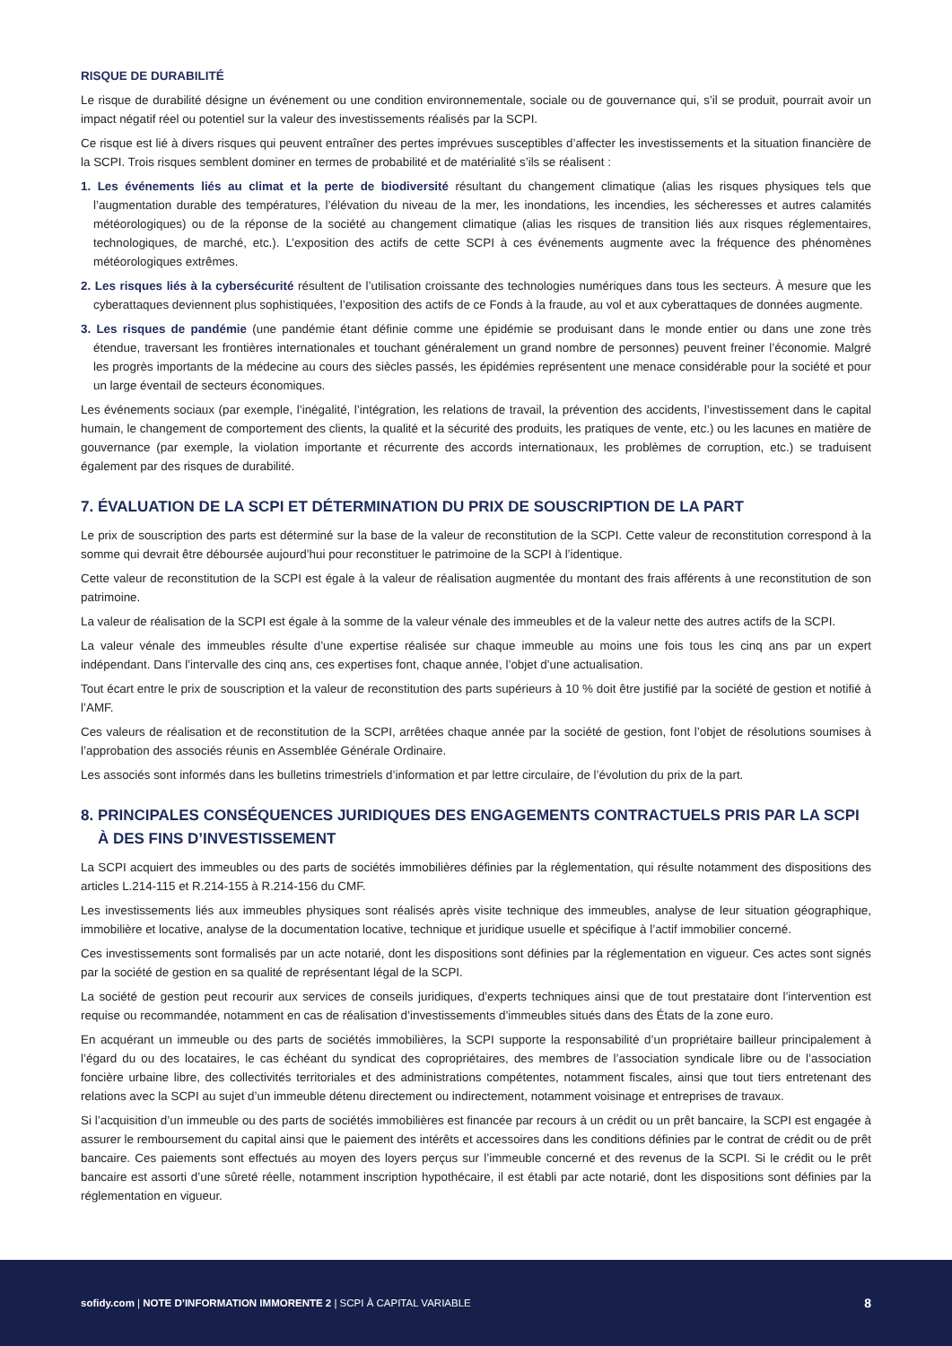RISQUE DE DURABILITÉ
Le risque de durabilité désigne un événement ou une condition environnementale, sociale ou de gouvernance qui, s’il se produit, pourrait avoir un impact négatif réel ou potentiel sur la valeur des investissements réalisés par la SCPI.
Ce risque est lié à divers risques qui peuvent entraîner des pertes imprévues susceptibles d’affecter les investissements et la situation financière de la SCPI. Trois risques semblent dominer en termes de probabilité et de matérialité s’ils se réalisent :
1. Les événements liés au climat et la perte de biodiversité résultant du changement climatique (alias les risques physiques tels que l’augmentation durable des températures, l’élévation du niveau de la mer, les inondations, les incendies, les sécheresses et autres calamités météorologiques) ou de la réponse de la société au changement climatique (alias les risques de transition liés aux risques réglementaires, technologiques, de marché, etc.). L’exposition des actifs de cette SCPI à ces événements augmente avec la fréquence des phénomènes météorologiques extrêmes.
2. Les risques liés à la cybersécurité résultent de l’utilisation croissante des technologies numériques dans tous les secteurs. À mesure que les cyberattaques deviennent plus sophistiquées, l’exposition des actifs de ce Fonds à la fraude, au vol et aux cyberattaques de données augmente.
3. Les risques de pandémie (une pandémie étant définie comme une épidémie se produisant dans le monde entier ou dans une zone très étendue, traversant les frontières internationales et touchant généralement un grand nombre de personnes) peuvent freiner l’économie. Malgré les progrès importants de la médecine au cours des siècles passés, les épidémies représentent une menace considérable pour la société et pour un large éventail de secteurs économiques.
Les événements sociaux (par exemple, l’inégalité, l’intégration, les relations de travail, la prévention des accidents, l’investissement dans le capital humain, le changement de comportement des clients, la qualité et la sécurité des produits, les pratiques de vente, etc.) ou les lacunes en matière de gouvernance (par exemple, la violation importante et récurrente des accords internationaux, les problèmes de corruption, etc.) se traduisent également par des risques de durabilité.
7. ÉVALUATION DE LA SCPI ET DÉTERMINATION DU PRIX DE SOUSCRIPTION DE LA PART
Le prix de souscription des parts est déterminé sur la base de la valeur de reconstitution de la SCPI. Cette valeur de reconstitution correspond à la somme qui devrait être déboursée aujourd’hui pour reconstituer le patrimoine de la SCPI à l’identique.
Cette valeur de reconstitution de la SCPI est égale à la valeur de réalisation augmentée du montant des frais afférents à une reconstitution de son patrimoine.
La valeur de réalisation de la SCPI est égale à la somme de la valeur vénale des immeubles et de la valeur nette des autres actifs de la SCPI.
La valeur vénale des immeubles résulte d’une expertise réalisée sur chaque immeuble au moins une fois tous les cinq ans par un expert indépendant. Dans l’intervalle des cinq ans, ces expertises font, chaque année, l’objet d’une actualisation.
Tout écart entre le prix de souscription et la valeur de reconstitution des parts supérieurs à 10 % doit être justifié par la société de gestion et notifié à l’AMF.
Ces valeurs de réalisation et de reconstitution de la SCPI, arrêtées chaque année par la société de gestion, font l’objet de résolutions soumises à l’approbation des associés réunis en Assemblée Générale Ordinaire.
Les associés sont informés dans les bulletins trimestriels d’information et par lettre circulaire, de l’évolution du prix de la part.
8. PRINCIPALES CONSÉQUENCES JURIDIQUES DES ENGAGEMENTS CONTRACTUELS PRIS PAR LA SCPI
À DES FINS D’INVESTISSEMENT
La SCPI acquiert des immeubles ou des parts de sociétés immobilières définies par la réglementation, qui résulte notamment des dispositions des articles L.214-115 et R.214-155 à R.214-156 du CMF.
Les investissements liés aux immeubles physiques sont réalisés après visite technique des immeubles, analyse de leur situation géographique, immobilière et locative, analyse de la documentation locative, technique et juridique usuelle et spécifique à l’actif immobilier concerné.
Ces investissements sont formalisés par un acte notarié, dont les dispositions sont définies par la réglementation en vigueur. Ces actes sont signés par la société de gestion en sa qualité de représentant légal de la SCPI.
La société de gestion peut recourir aux services de conseils juridiques, d’experts techniques ainsi que de tout prestataire dont l’intervention est requise ou recommandée, notamment en cas de réalisation d’investissements d’immeubles situés dans des États de la zone euro.
En acquérant un immeuble ou des parts de sociétés immobilières, la SCPI supporte la responsabilité d’un propriétaire bailleur principalement à l’égard du ou des locataires, le cas échéant du syndicat des copropriétaires, des membres de l’association syndicale libre ou de l’association foncière urbaine libre, des collectivités territoriales et des administrations compétentes, notamment fiscales, ainsi que tout tiers entretenant des relations avec la SCPI au sujet d’un immeuble détenu directement ou indirectement, notamment voisinage et entreprises de travaux.
Si l’acquisition d’un immeuble ou des parts de sociétés immobilières est financée par recours à un crédit ou un prêt bancaire, la SCPI est engagée à assurer le remboursement du capital ainsi que le paiement des intérêts et accessoires dans les conditions définies par le contrat de crédit ou de prêt bancaire. Ces paiements sont effectués au moyen des loyers perçus sur l’immeuble concerné et des revenus de la SCPI. Si le crédit ou le prêt bancaire est assorti d’une sûreté réelle, notamment inscription hypothécaire, il est établi par acte notarié, dont les dispositions sont définies par la réglementation en vigueur.
sofidy.com | NOTE D’INFORMATION IMMORENTE 2 | SCPI À CAPITAL VARIABLE 8